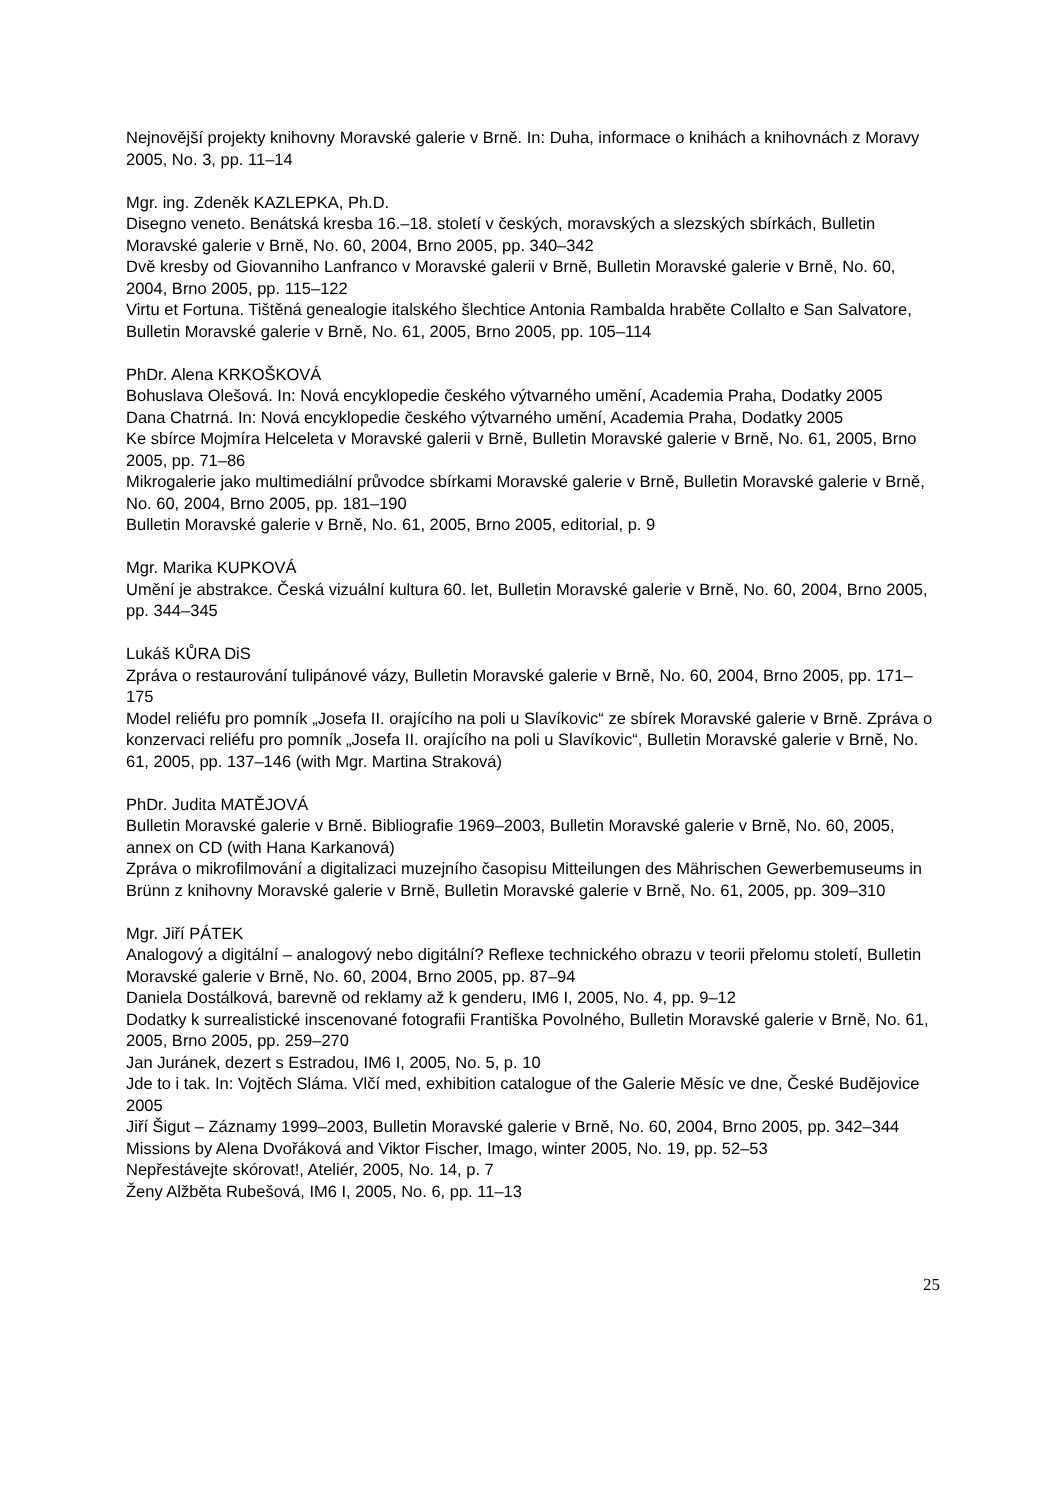Nejnovější projekty knihovny Moravské galerie v Brně. In: Duha, informace o knihách a knihovnách z Moravy 2005, No. 3, pp. 11–14
Mgr. ing. Zdeněk KAZLEPKA, Ph.D.
Disegno veneto. Benátská kresba 16.–18. století v českých, moravských a slezských sbírkách, Bulletin Moravské galerie v Brně, No. 60, 2004, Brno 2005, pp. 340–342
Dvě kresby od Giovanniho Lanfranco v Moravské galerii v Brně, Bulletin Moravské galerie v Brně, No. 60, 2004, Brno 2005, pp. 115–122
Virtu et Fortuna. Tištěná genealogie italského šlechtice Antonia Rambalda hraběte Collalto e San Salvatore, Bulletin Moravské galerie v Brně, No. 61, 2005, Brno 2005, pp. 105–114
PhDr. Alena KRKOŠKOVÁ
Bohuslava Olešová. In: Nová encyklopedie českého výtvarného umění, Academia Praha, Dodatky 2005
Dana Chatrná. In: Nová encyklopedie českého výtvarného umění, Academia Praha, Dodatky 2005
Ke sbírce Mojmíra Helceleta v Moravské galerii v Brně, Bulletin Moravské galerie v Brně, No. 61, 2005, Brno 2005, pp. 71–86
Mikrogalerie jako multimediální průvodce sbírkami Moravské galerie v Brně, Bulletin Moravské galerie v Brně, No. 60, 2004, Brno 2005, pp. 181–190
Bulletin Moravské galerie v Brně, No. 61, 2005, Brno 2005, editorial, p. 9
Mgr. Marika KUPKOVÁ
Umění je abstrakce. Česká vizuální kultura 60. let, Bulletin Moravské galerie v Brně, No. 60, 2004, Brno 2005, pp. 344–345
Lukáš KŮRA DiS
Zpráva o restaurování tulipánové vázy, Bulletin Moravské galerie v Brně, No. 60, 2004, Brno 2005, pp. 171–175
Model reliéfu pro pomník „Josefa II. orajícího na poli u Slavíkovic“ ze sbírek Moravské galerie v Brně. Zpráva o konzervaci reliéfu pro pomník „Josefa II. orajícího na poli u Slavíkovic“, Bulletin Moravské galerie v Brně, No. 61, 2005, pp. 137–146 (with Mgr. Martina Straková)
PhDr. Judita MATĚJOVÁ
Bulletin Moravské galerie v Brně. Bibliografie 1969–2003, Bulletin Moravské galerie v Brně, No. 60, 2005, annex on CD (with Hana Karkanová)
Zpráva o mikrofilmování a digitalizaci muzejního časopisu Mitteilungen des Mährischen Gewerbemuseums in Brünn z knihovny Moravské galerie v Brně, Bulletin Moravské galerie v Brně, No. 61, 2005, pp. 309–310
Mgr. Jiří PÁTEK
Analogový a digitální – analogový nebo digitální? Reflexe technického obrazu v teorii přelomu století, Bulletin Moravské galerie v Brně, No. 60, 2004, Brno 2005, pp. 87–94
Daniela Dostálková, barevně od reklamy až k genderu, IM6 I, 2005, No. 4, pp. 9–12
Dodatky k surrealistické inscenované fotografii Františka Povolného, Bulletin Moravské galerie v Brně, No. 61, 2005, Brno 2005, pp. 259–270
Jan Juránek, dezert s Estradou, IM6 I, 2005, No. 5, p. 10
Jde to i tak. In: Vojtěch Sláma. Vlčí med, exhibition catalogue of the Galerie Měsíc ve dne, České Budějovice 2005
Jiří Šigut – Záznamy 1999–2003, Bulletin Moravské galerie v Brně, No. 60, 2004, Brno 2005, pp. 342–344
Missions by Alena Dvořáková and Viktor Fischer, Imago, winter 2005, No. 19, pp. 52–53
Nepřestávejte skórovat!, Ateliér, 2005, No. 14, p. 7
Ženy Alžběta Rubešová, IM6 I, 2005, No. 6, pp. 11–13
25